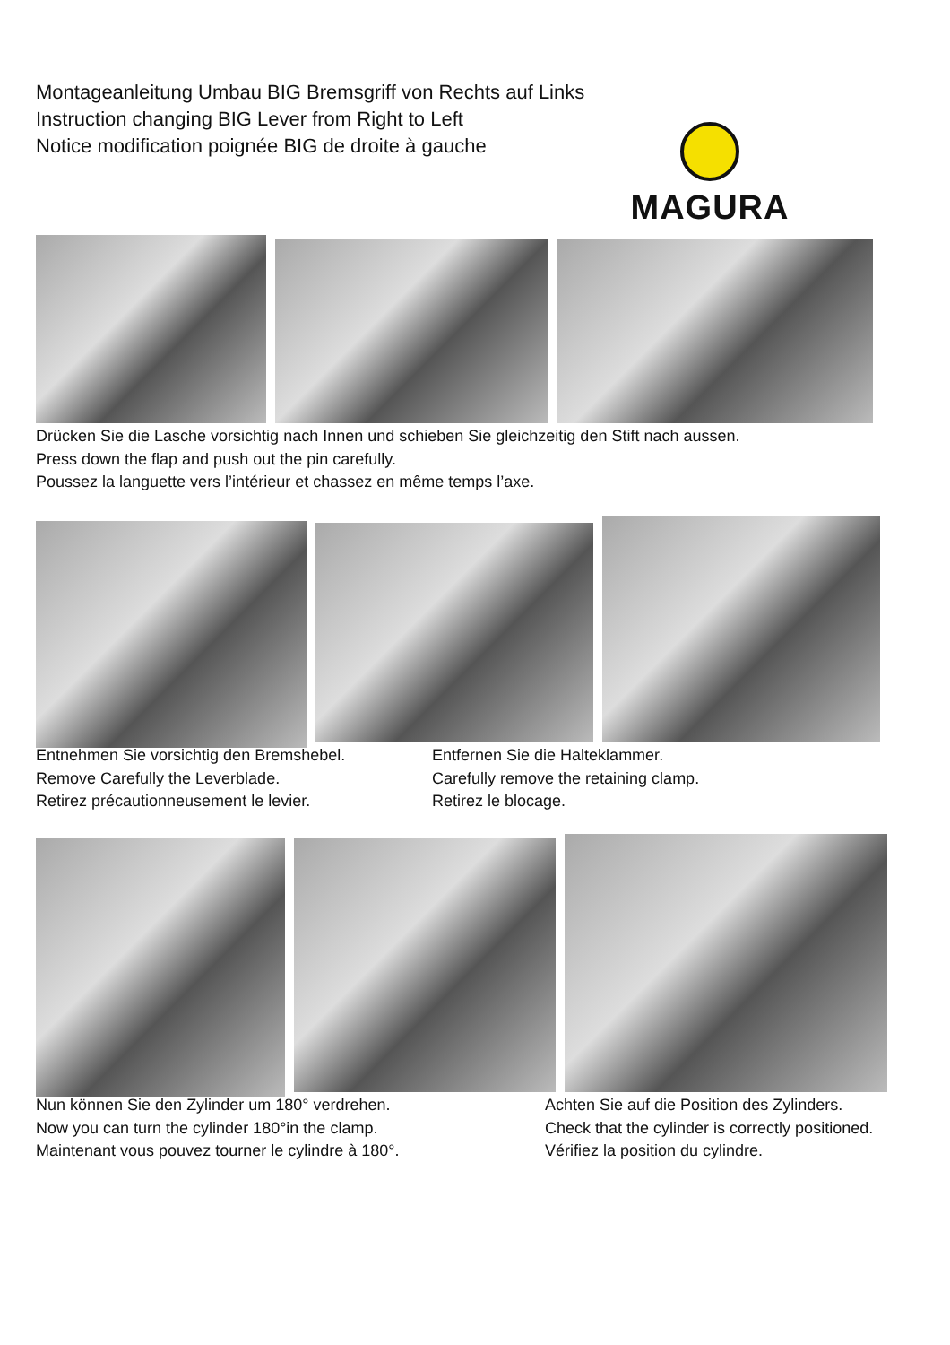Montageanleitung Umbau BIG Bremsgriff von Rechts auf Links
Instruction changing BIG Lever from Right to Left
Notice modification poignée BIG de droite à gauche
MAGURA
Drücken Sie die Lasche vorsichtig nach Innen und schieben Sie gleichzeitig den Stift nach aussen.
Press down the flap and push out the pin carefully.
Poussez la languette vers l’intérieur et chassez en même temps l’axe.
Entnehmen Sie vorsichtig den Bremshebel.
Remove Carefully the Leverblade.
Retirez précautionneusement le levier.
Entfernen Sie die Halteklammer.
Carefully remove the retaining clamp.
Retirez le blocage.
Nun können Sie den Zylinder um 180° verdrehen.
Now you can turn the cylinder 180°in the clamp.
Maintenant vous pouvez tourner le cylindre à 180°.
Achten Sie auf die Position des Zylinders.
Check that the cylinder is correctly positioned.
Vérifiez la position du cylindre.